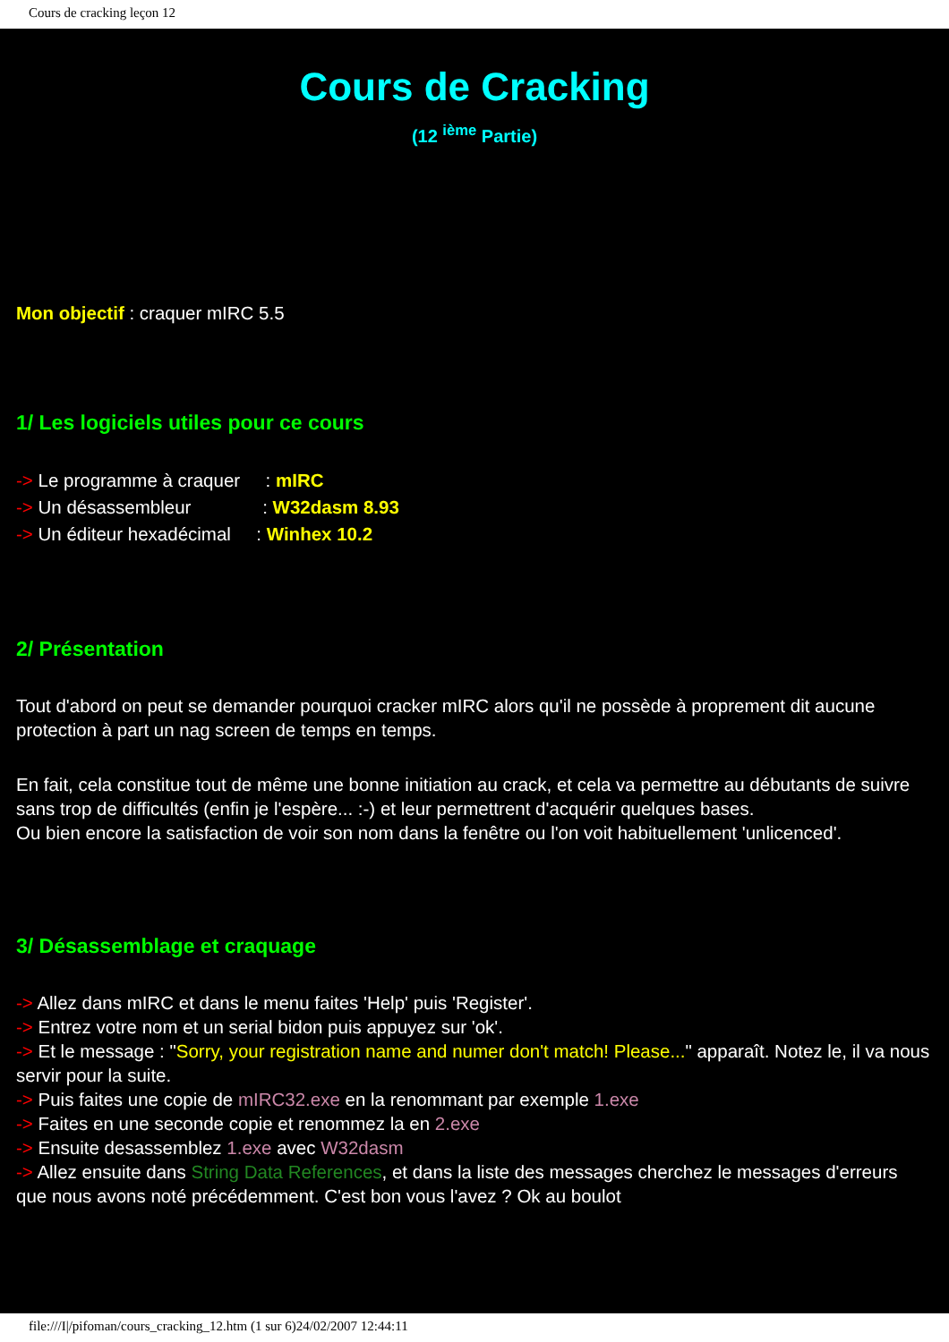Cours de cracking leçon 12
Cours de Cracking
(12 <sup>ième</sup> Partie)
Mon objectif : craquer mIRC 5.5
1/ Les logiciels utiles pour ce cours
-> Le programme à craquer : mIRC
-> Un désassembleur : W32dasm 8.93
-> Un éditeur hexadécimal : Winhex 10.2
2/ Présentation
Tout d'abord on peut se demander pourquoi cracker mIRC alors qu'il ne possède à proprement dit aucune
protection à part un nag screen de temps en temps.
En fait, cela constitue tout de même une bonne initiation au crack, et cela va permettre au débutants de suivre sans trop de difficultés (enfin je l'espère... :-) et leur permettrent d'acquérir quelques bases.
Ou bien encore la satisfaction de voir son nom dans la fenêtre ou l'on voit habituellement 'unlicenced'.
3/ Désassemblage et craquage
-> Allez dans mIRC et dans le menu faites 'Help' puis 'Register'.
-> Entrez votre nom et un serial bidon puis appuyez sur 'ok'.
-> Et le message : "Sorry, your registration name and numer don't match! Please..." apparaît. Notez le, il va nous servir pour la suite.
-> Puis faites une copie de mIRC32.exe en la renommant par exemple 1.exe
-> Faites en une seconde copie et renommez la en 2.exe
-> Ensuite desassemblez 1.exe avec W32dasm
-> Allez ensuite dans String Data References, et dans la liste des messages cherchez le messages d'erreurs que nous avons noté précédemment. C'est bon vous l'avez ? Ok au boulot
file:///I|/pifoman/cours_cracking_12.htm (1 sur 6)24/02/2007 12:44:11